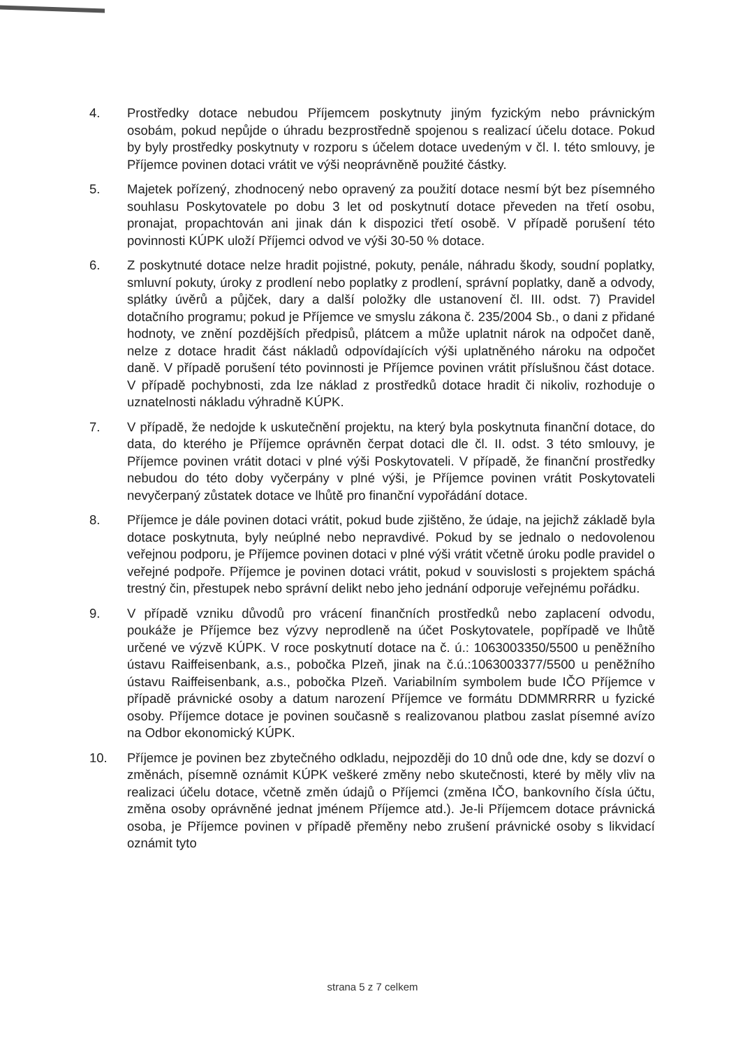4. Prostředky dotace nebudou Příjemcem poskytnuty jiným fyzickým nebo právnickým osobám, pokud nepůjde o úhradu bezprostředně spojenou s realizací účelu dotace. Pokud by byly prostředky poskytnuty v rozporu s účelem dotace uvedeným v čl. I. této smlouvy, je Příjemce povinen dotaci vrátit ve výši neoprávněně použité částky.
5. Majetek pořízený, zhodnocený nebo opravený za použití dotace nesmí být bez písemného souhlasu Poskytovatele po dobu 3 let od poskytnutí dotace převeden na třetí osobu, pronajat, propachtován ani jinak dán k dispozici třetí osobě. V případě porušení této povinnosti KÚPK uloží Příjemci odvod ve výši 30-50 % dotace.
6. Z poskytnuté dotace nelze hradit pojistné, pokuty, penále, náhradu škody, soudní poplatky, smluvní pokuty, úroky z prodlení nebo poplatky z prodlení, správní poplatky, daně a odvody, splátky úvěrů a půjček, dary a další položky dle ustanovení čl. III. odst. 7) Pravidel dotačního programu; pokud je Příjemce ve smyslu zákona č. 235/2004 Sb., o dani z přidané hodnoty, ve znění pozdějších předpisů, plátcem a může uplatnit nárok na odpočet daně, nelze z dotace hradit část nákladů odpovídajících výši uplatněného nároku na odpočet daně. V případě porušení této povinnosti je Příjemce povinen vrátit příslušnou část dotace. V případě pochybnosti, zda lze náklad z prostředků dotace hradit či nikoliv, rozhoduje o uznatelnosti nákladu výhradně KÚPK.
7. V případě, že nedojde k uskutečnění projektu, na který byla poskytnuta finanční dotace, do data, do kterého je Příjemce oprávněn čerpat dotaci dle čl. II. odst. 3 této smlouvy, je Příjemce povinen vrátit dotaci v plné výši Poskytovateli. V případě, že finanční prostředky nebudou do této doby vyčerpány v plné výši, je Příjemce povinen vrátit Poskytovateli nevyčerpaný zůstatek dotace ve lhůtě pro finanční vypořádání dotace.
8. Příjemce je dále povinen dotaci vrátit, pokud bude zjištěno, že údaje, na jejichž základě byla dotace poskytnuta, byly neúplné nebo nepravdivé. Pokud by se jednalo o nedovolenou veřejnou podporu, je Příjemce povinen dotaci v plné výši vrátit včetně úroku podle pravidel o veřejné podpoře. Příjemce je povinen dotaci vrátit, pokud v souvislosti s projektem spáchá trestný čin, přestupek nebo správní delikt nebo jeho jednání odporuje veřejnému pořádku.
9. V případě vzniku důvodů pro vrácení finančních prostředků nebo zaplacení odvodu, poukáže je Příjemce bez výzvy neprodleně na účet Poskytovatele, popřípadě ve lhůtě určené ve výzvě KÚPK. V roce poskytnutí dotace na č. ú.: 1063003350/5500 u peněžního ústavu Raiffeisenbank, a.s., pobočka Plzeň, jinak na č.ú.:1063003377/5500 u peněžního ústavu Raiffeisenbank, a.s., pobočka Plzeň. Variabilním symbolem bude IČO Příjemce v případě právnické osoby a datum narození Příjemce ve formátu DDMMRRRR u fyzické osoby. Příjemce dotace je povinen současně s realizovanou platbou zaslat písemné avízo na Odbor ekonomický KÚPK.
10. Příjemce je povinen bez zbytečného odkladu, nejpozději do 10 dnů ode dne, kdy se dozví o změnách, písemně oznámit KÚPK veškeré změny nebo skutečnosti, které by měly vliv na realizaci účelu dotace, včetně změn údajů o Příjemci (změna IČO, bankovního čísla účtu, změna osoby oprávněné jednat jménem Příjemce atd.). Je-li Příjemcem dotace právnická osoba, je Příjemce povinen v případě přeměny nebo zrušení právnické osoby s likvidací oznámit tyto
strana 5 z 7 celkem